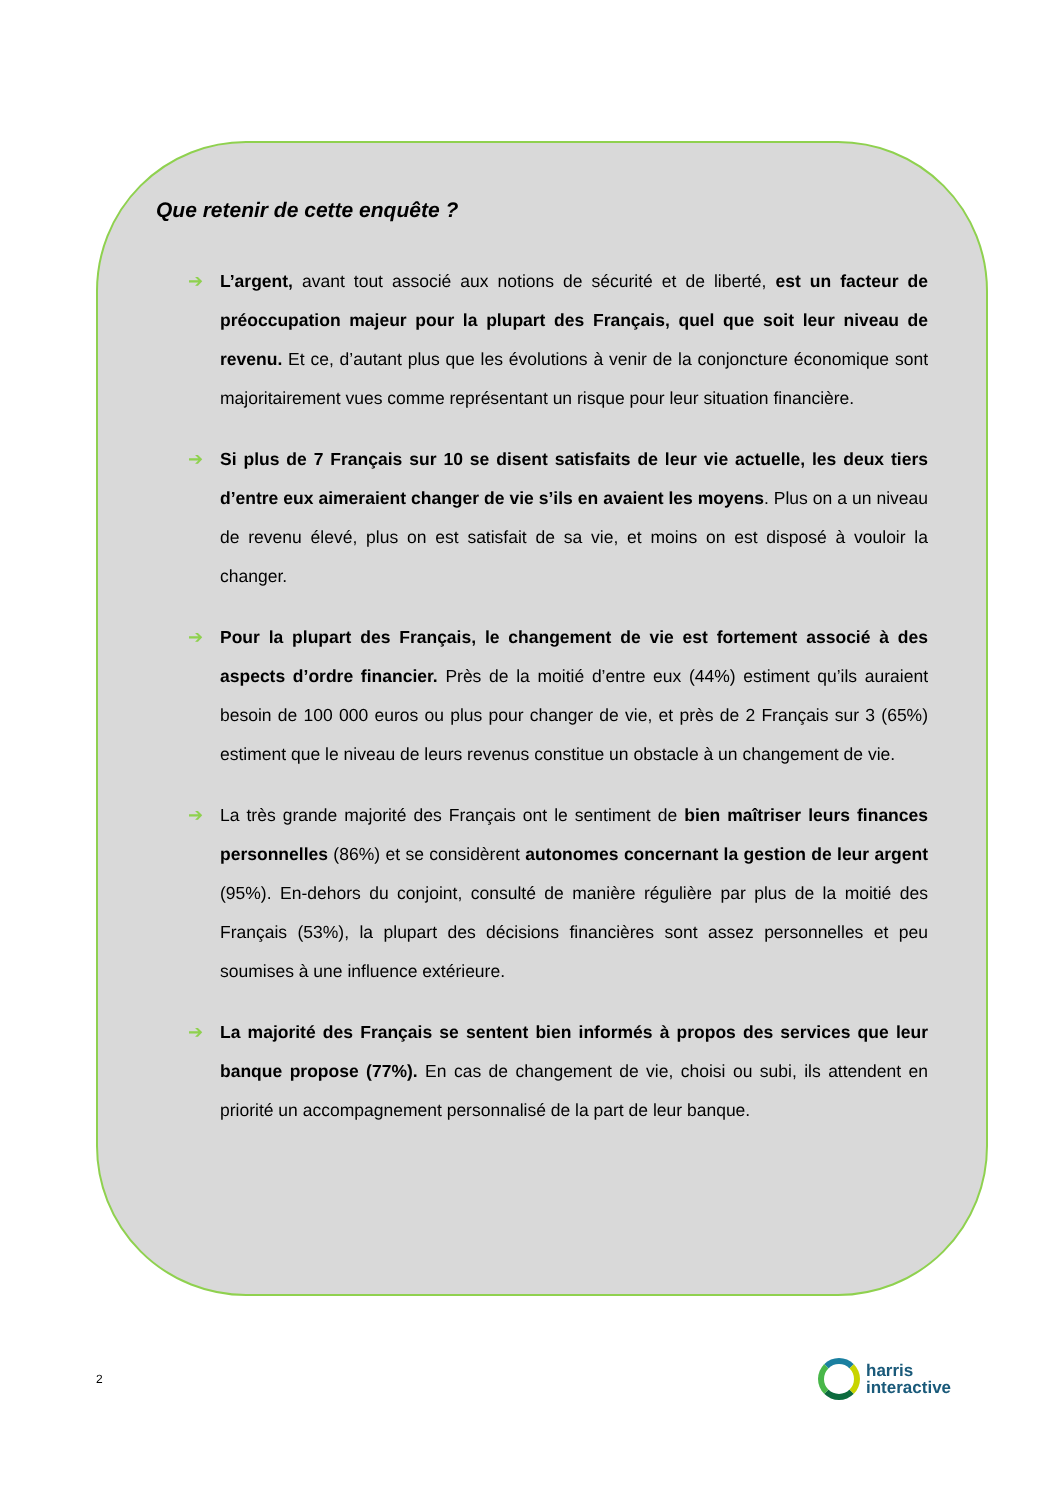Que retenir de cette enquête ?
➔ L’argent, avant tout associé aux notions de sécurité et de liberté, est un facteur de préoccupation majeur pour la plupart des Français, quel que soit leur niveau de revenu. Et ce, d’autant plus que les évolutions à venir de la conjoncture économique sont majoritairement vues comme représentant un risque pour leur situation financière.
➔ Si plus de 7 Français sur 10 se disent satisfaits de leur vie actuelle, les deux tiers d’entre eux aimeraient changer de vie s’ils en avaient les moyens. Plus on a un niveau de revenu élevé, plus on est satisfait de sa vie, et moins on est disposé à vouloir la changer.
➔ Pour la plupart des Français, le changement de vie est fortement associé à des aspects d’ordre financier. Près de la moitié d’entre eux (44%) estiment qu’ils auraient besoin de 100 000 euros ou plus pour changer de vie, et près de 2 Français sur 3 (65%) estiment que le niveau de leurs revenus constitue un obstacle à un changement de vie.
➔ La très grande majorité des Français ont le sentiment de bien maîtriser leurs finances personnelles (86%) et se considèrent autonomes concernant la gestion de leur argent (95%). En-dehors du conjoint, consulté de manière régulière par plus de la moitié des Français (53%), la plupart des décisions financières sont assez personnelles et peu soumises à une influence extérieure.
➔ La majorité des Français se sentent bien informés à propos des services que leur banque propose (77%). En cas de changement de vie, choisi ou subi, ils attendent en priorité un accompagnement personnalisé de la part de leur banque.
2
harris
interactive